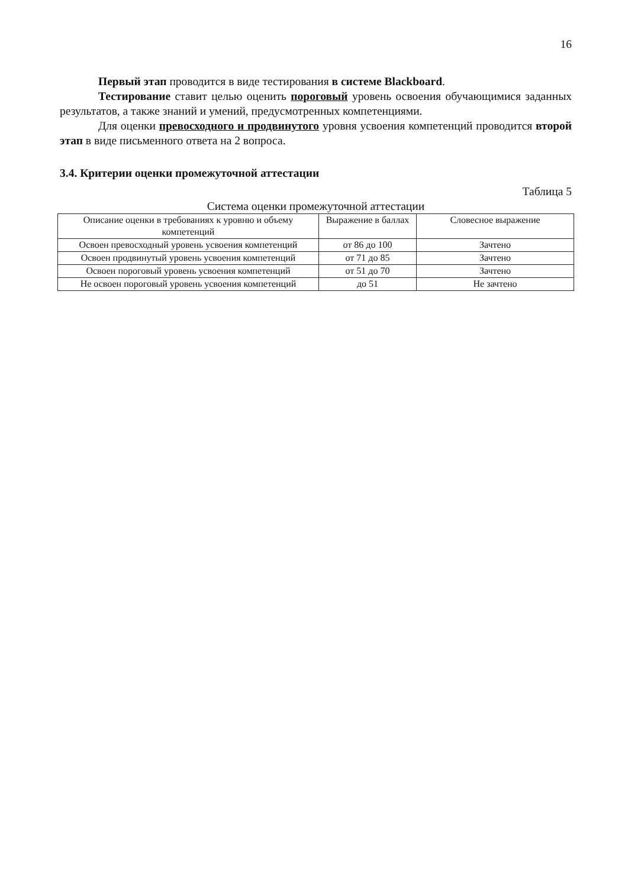16
Первый этап проводится в виде тестирования в системе Blackboard.
Тестирование ставит целью оценить пороговый уровень освоения обучающимися заданных результатов, а также знаний и умений, предусмотренных компетенциями.
Для оценки превосходного и продвинутого уровня усвоения компетенций проводится второй этап в виде письменного ответа на 2 вопроса.
3.4. Критерии оценки промежуточной аттестации
Таблица 5
Система оценки промежуточной аттестации
| Описание оценки в требованиях к уровню и объему компетенций | Выражение в баллах | Словесное выражение |
| --- | --- | --- |
| Освоен превосходный уровень усвоения компетенций | от 86 до 100 | Зачтено |
| Освоен продвинутый уровень усвоения компетенций | от 71 до 85 | Зачтено |
| Освоен пороговый уровень усвоения компетенций | от 51 до 70 | Зачтено |
| Не освоен пороговый уровень усвоения компетенций | до 51 | Не зачтено |